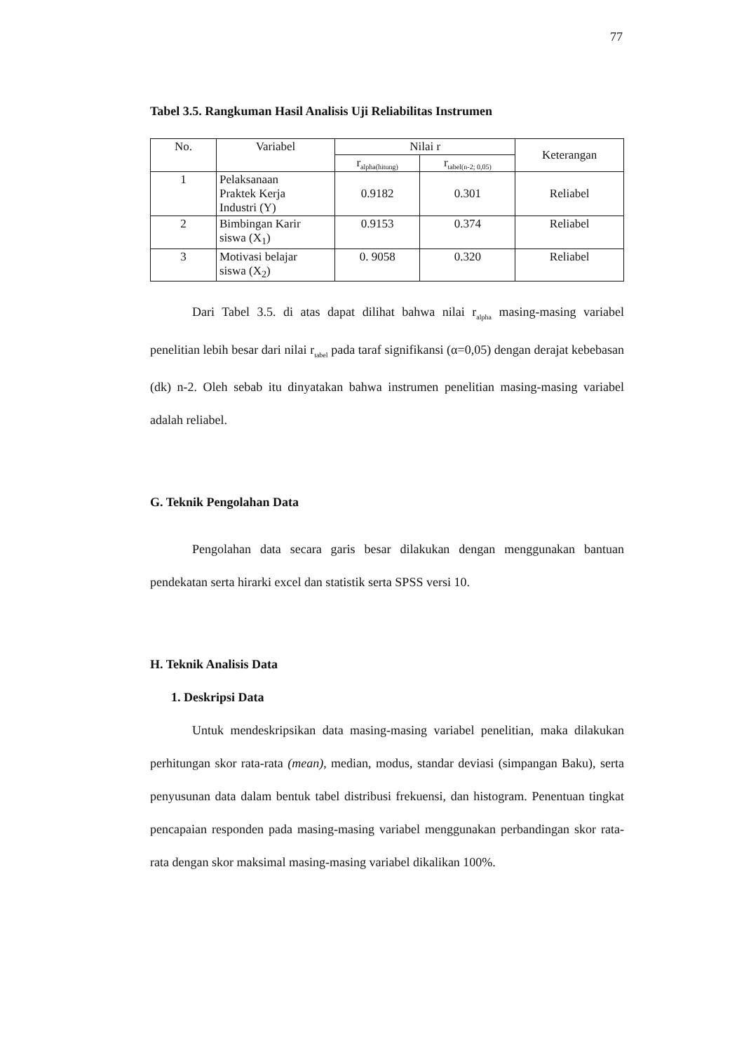77
Tabel 3.5. Rangkuman Hasil Analisis Uji Reliabilitas Instrumen
| No. | Variabel | Nilai r | | Keterangan |
| --- | --- | --- | --- | --- |
| | | r<sub>alpha(hitung)</sub> | r<sub>tabel(n-2; 0,05)</sub> | |
| 1 | Pelaksanaan Praktek Kerja Industri (Y) | 0.9182 | 0.301 | Reliabel |
| 2 | Bimbingan Karir siswa (X<sub>1</sub>) | 0.9153 | 0.374 | Reliabel |
| 3 | Motivasi belajar siswa (X<sub>2</sub>) | 0. 9058 | 0.320 | Reliabel |
Dari Tabel 3.5. di atas dapat dilihat bahwa nilai r<sub>alpha</sub> masing-masing variabel penelitian lebih besar dari nilai r<sub>tabel</sub> pada taraf signifikansi (α=0,05) dengan derajat kebebasan (dk) n-2. Oleh sebab itu dinyatakan bahwa instrumen penelitian masing-masing variabel adalah reliabel.
G. Teknik Pengolahan Data
Pengolahan data secara garis besar dilakukan dengan menggunakan bantuan pendekatan serta hirarki excel dan statistik serta SPSS versi 10.
H. Teknik Analisis Data
1. Deskripsi Data
Untuk mendeskripsikan data masing-masing variabel penelitian, maka dilakukan perhitungan skor rata-rata (mean), median, modus, standar deviasi (simpangan Baku), serta penyusunan data dalam bentuk tabel distribusi frekuensi, dan histogram. Penentuan tingkat pencapaian responden pada masing-masing variabel menggunakan perbandingan skor rata-rata dengan skor maksimal masing-masing variabel dikalikan 100%.